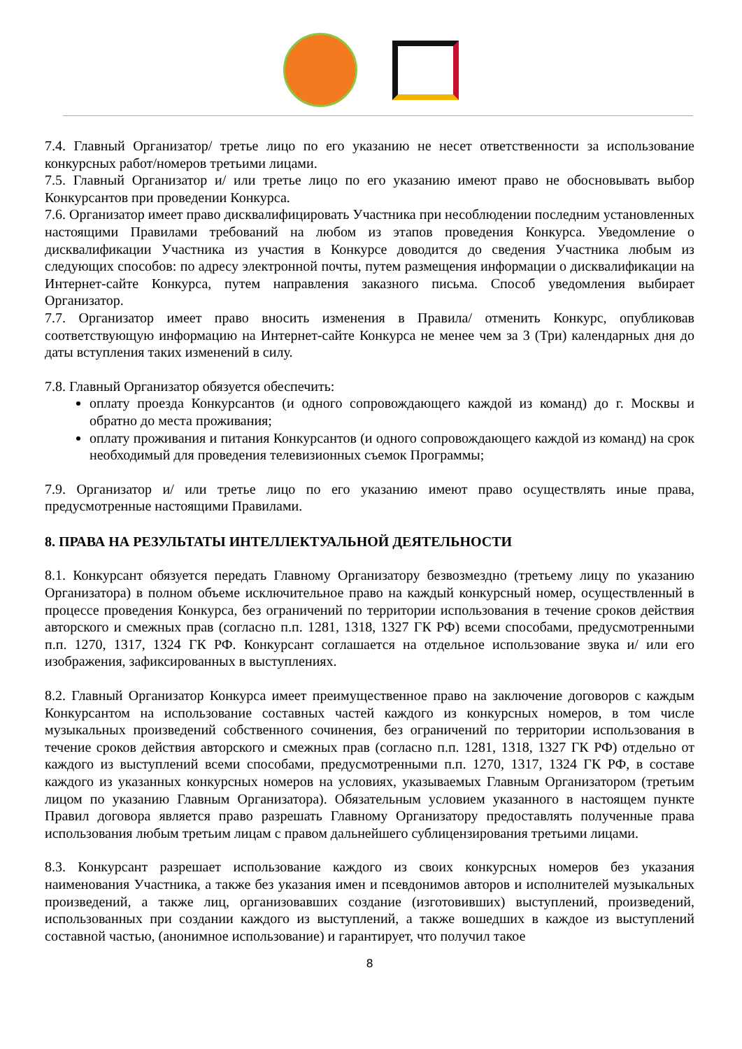7.4. Главный Организатор/ третье лицо по его указанию не несет ответственности за использование конкурсных работ/номеров третьими лицами.
7.5. Главный Организатор и/ или третье лицо по его указанию имеют право не обосновывать выбор Конкурсантов при проведении Конкурса.
7.6. Организатор имеет право дисквалифицировать Участника при несоблюдении последним установленных настоящими Правилами требований на любом из этапов проведения Конкурса. Уведомление о дисквалификации Участника из участия в Конкурсе доводится до сведения Участника любым из следующих способов: по адресу электронной почты, путем размещения информации о дисквалификации на Интернет-сайте Конкурса, путем направления заказного письма. Способ уведомления выбирает Организатор.
7.7. Организатор имеет право вносить изменения в Правила/ отменить Конкурс, опубликовав соответствующую информацию на Интернет-сайте Конкурса не менее чем за 3 (Три) календарных дня до даты вступления таких изменений в силу.
7.8. Главный Организатор обязуется обеспечить:
оплату проезда Конкурсантов (и одного сопровождающего каждой из команд) до г. Москвы и обратно до места проживания;
оплату проживания и питания Конкурсантов (и одного сопровождающего каждой из команд) на срок необходимый для проведения телевизионных съемок Программы;
7.9. Организатор и/ или третье лицо по его указанию имеют право осуществлять иные права, предусмотренные настоящими Правилами.
8. ПРАВА НА РЕЗУЛЬТАТЫ ИНТЕЛЛЕКТУАЛЬНОЙ ДЕЯТЕЛЬНОСТИ
8.1. Конкурсант обязуется передать Главному Организатору безвозмездно (третьему лицу по указанию Организатора) в полном объеме исключительное право на каждый конкурсный номер, осуществленный в процессе проведения Конкурса, без ограничений по территории использования в течение сроков действия авторского и смежных прав (согласно п.п. 1281, 1318, 1327 ГК РФ) всеми способами, предусмотренными п.п. 1270, 1317, 1324 ГК РФ. Конкурсант соглашается на отдельное использование звука и/ или его изображения, зафиксированных в выступлениях.
8.2. Главный Организатор Конкурса имеет преимущественное право на заключение договоров с каждым Конкурсантом на использование составных частей каждого из конкурсных номеров, в том числе музыкальных произведений собственного сочинения, без ограничений по территории использования в течение сроков действия авторского и смежных прав (согласно п.п. 1281, 1318, 1327 ГК РФ) отдельно от каждого из выступлений всеми способами, предусмотренными п.п. 1270, 1317, 1324 ГК РФ, в составе каждого из указанных конкурсных номеров на условиях, указываемых Главным Организатором (третьим лицом по указанию Главным Организатора). Обязательным условием указанного в настоящем пункте Правил договора является право разрешать Главному Организатору предоставлять полученные права использования любым третьим лицам с правом дальнейшего сублицензирования третьими лицами.
8.3. Конкурсант разрешает использование каждого из своих конкурсных номеров без указания наименования Участника, а также без указания имен и псевдонимов авторов и исполнителей музыкальных произведений, а также лиц, организовавших создание (изготовивших) выступлений, произведений, использованных при создании каждого из выступлений, а также вошедших в каждое из выступлений составной частью, (анонимное использование) и гарантирует, что получил такое
8